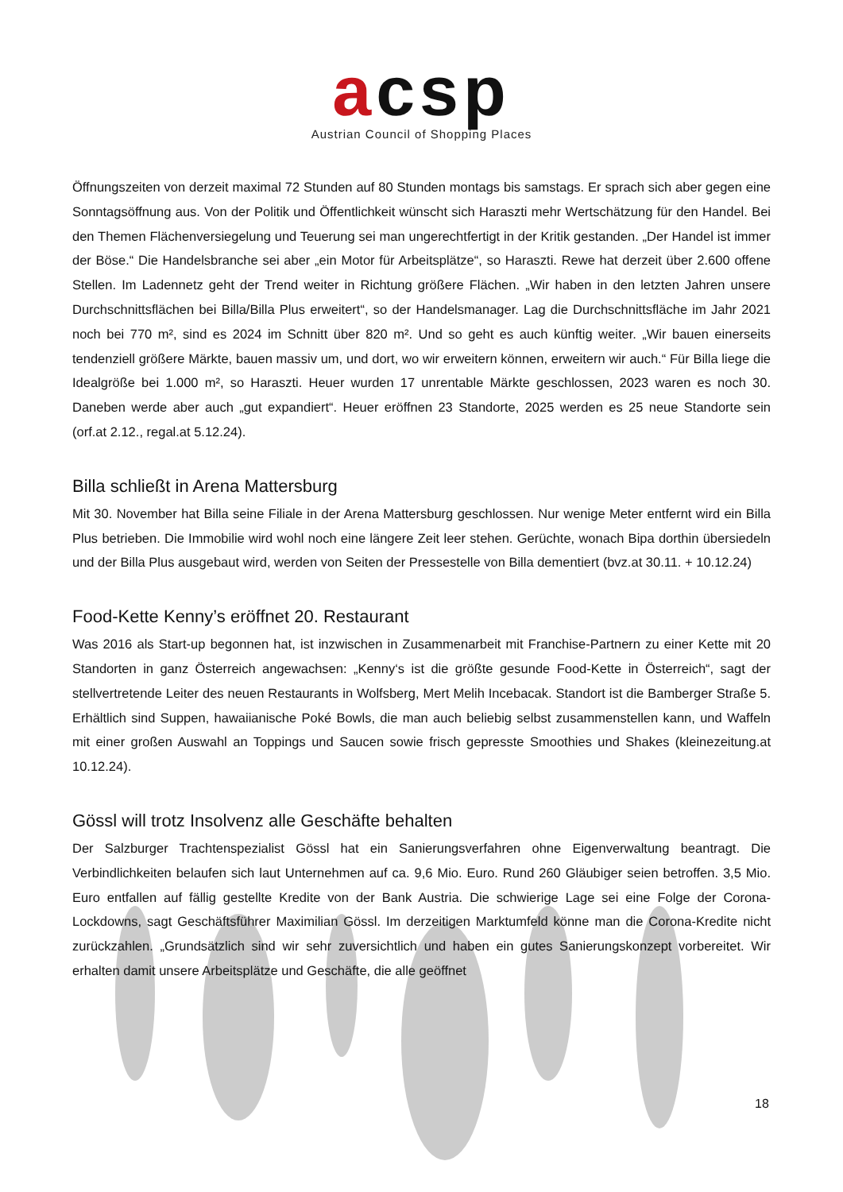acsp
Austrian Council of Shopping Places
Öffnungszeiten von derzeit maximal 72 Stunden auf 80 Stunden montags bis samstags. Er sprach sich aber gegen eine Sonntagsöffnung aus. Von der Politik und Öffentlichkeit wünscht sich Haraszti mehr Wertschätzung für den Handel. Bei den Themen Flächenversiegelung und Teuerung sei man ungerechtfertigt in der Kritik gestanden. „Der Handel ist immer der Böse.“ Die Handelsbranche sei aber „ein Motor für Arbeitsplätze“, so Haraszti. Rewe hat derzeit über 2.600 offene Stellen. Im Ladennetz geht der Trend weiter in Richtung größere Flächen. „Wir haben in den letzten Jahren unsere Durchschnittsflächen bei Billa/Billa Plus erweitert“, so der Handelsmanager. Lag die Durchschnittsfläche im Jahr 2021 noch bei 770 m², sind es 2024 im Schnitt über 820 m². Und so geht es auch künftig weiter. „Wir bauen einerseits tendenziell größere Märkte, bauen massiv um, und dort, wo wir erweitern können, erweitern wir auch.“ Für Billa liege die Idealgröße bei 1.000 m², so Haraszti. Heuer wurden 17 unrentable Märkte geschlossen, 2023 waren es noch 30. Daneben werde aber auch „gut expandiert“. Heuer eröffnen 23 Standorte, 2025 werden es 25 neue Standorte sein (orf.at 2.12., regal.at 5.12.24).
Billa schließt in Arena Mattersburg
Mit 30. November hat Billa seine Filiale in der Arena Mattersburg geschlossen. Nur wenige Meter entfernt wird ein Billa Plus betrieben. Die Immobilie wird wohl noch eine längere Zeit leer stehen. Gerüchte, wonach Bipa dorthin übersiedeln und der Billa Plus ausgebaut wird, werden von Seiten der Pressestelle von Billa dementiert (bvz.at 30.11. + 10.12.24)
Food-Kette Kenny’s eröffnet 20. Restaurant
Was 2016 als Start-up begonnen hat, ist inzwischen in Zusammenarbeit mit Franchise-Partnern zu einer Kette mit 20 Standorten in ganz Österreich angewachsen: „Kenny‘s ist die größte gesunde Food-Kette in Österreich“, sagt der stellvertretende Leiter des neuen Restaurants in Wolfsberg, Mert Melih Incebacak. Standort ist die Bamberger Straße 5. Erhältlich sind Suppen, hawaiianische Poké Bowls, die man auch beliebig selbst zusammenstellen kann, und Waffeln mit einer großen Auswahl an Toppings und Saucen sowie frisch gepresste Smoothies und Shakes (kleinezeitung.at 10.12.24).
Gössl will trotz Insolvenz alle Geschäfte behalten
Der Salzburger Trachtenspezialist Gössl hat ein Sanierungsverfahren ohne Eigenverwaltung beantragt. Die Verbindlichkeiten belaufen sich laut Unternehmen auf ca. 9,6 Mio. Euro. Rund 260 Gläubiger seien betroffen. 3,5 Mio. Euro entfallen auf fällig gestellte Kredite von der Bank Austria. Die schwierige Lage sei eine Folge der Corona-Lockdowns, sagt Geschäftsführer Maximilian Gössl. Im derzeitigen Marktumfeld könne man die Corona-Kredite nicht zurückzahlen. „Grundsätzlich sind wir sehr zuversichtlich und haben ein gutes Sanierungskonzept vorbereitet. Wir erhalten damit unsere Arbeitsplätze und Geschäfte, die alle geöffnet
18